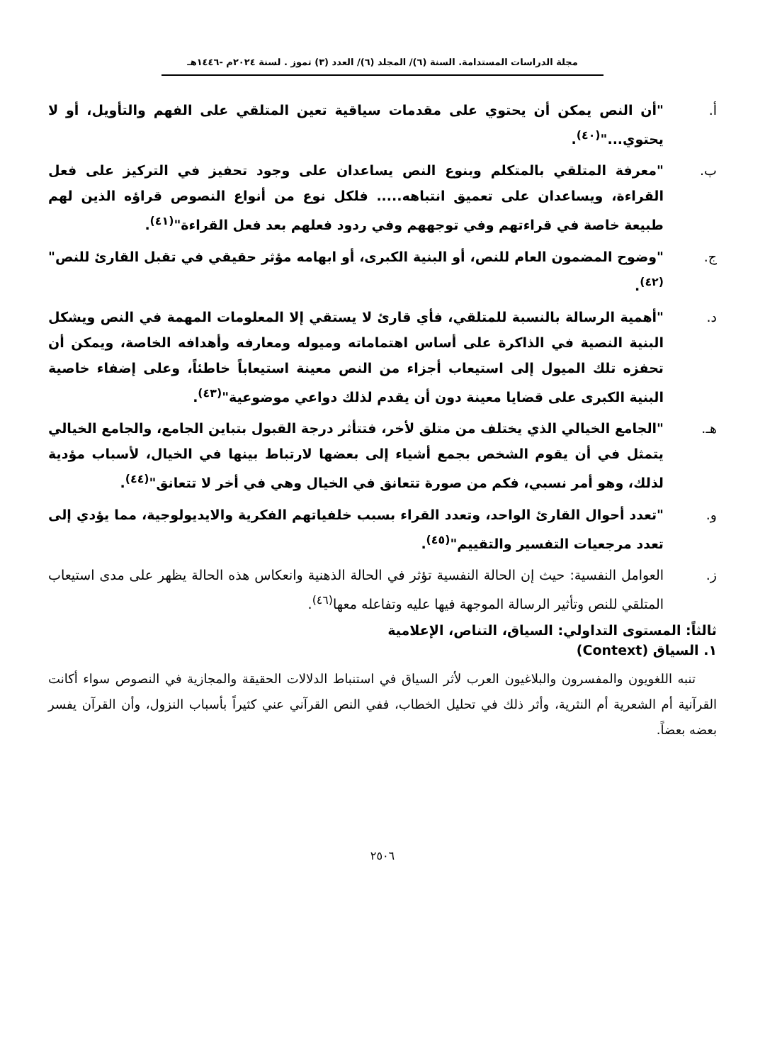مجلة الدراسات المستدامة. السنة (٦)/ المجلد (٦)/ العدد (٣) تموز . لسنة ٢٠٢٤م -١٤٤٦هـ
أ. "أن النص يمكن أن يحتوي على مقدمات سياقية تعين المتلقي على الفهم والتأويل، أو لا يحتوي..."<sup>(٤٠)</sup>.
ب. "معرفة المتلقي بالمتكلم وبنوع النص يساعدان على وجود تحفيز في التركيز على فعل القراءة، ويساعدان على تعميق انتباهه..... فلكل نوع من أنواع النصوص قراؤه الذين لهم طبيعة خاصة في قراءتهم وفي توجههم وفي ردود فعلهم بعد فعل القراءة"<sup>(٤١)</sup>.
ج. "وضوح المضمون العام للنص، أو البنية الكبرى، أو ابهامه مؤثر حقيقي في تقبل القارئ للنص"<sup>(٤٢)</sup>.
د. "أهمية الرسالة بالنسبة للمتلقي، فأي قارئ لا يستقي إلا المعلومات المهمة في النص ويشكل البنية النصية في الذاكرة على أساس اهتماماته وميوله ومعارفه وأهدافه الخاصة، ويمكن أن تحفزه تلك الميول إلى استيعاب أجزاء من النص معينة استيعاباً خاطئاً، وعلى إضفاء خاصية البنية الكبرى على قضايا معينة دون أن يقدم لذلك دواعي موضوعية"<sup>(٤٣)</sup>.
هـ. "الجامع الخيالي الذي يختلف من متلق لأخر، فتتأثر درجة القبول بتباين الجامع، والجامع الخيالي يتمثل في أن يقوم الشخص بجمع أشياء إلى بعضها لارتباط بينها في الخيال، لأسباب مؤدية لذلك، وهو أمر نسبي، فكم من صورة تتعانق في الخيال وهي في أخر لا تتعانق"<sup>(٤٤)</sup>.
و. "تعدد أحوال القارئ الواحد، وتعدد القراء بسبب خلفياتهم الفكرية والايديولوجية، مما يؤدي إلى تعدد مرجعيات التفسير والتقييم"<sup>(٤٥)</sup>.
ز. العوامل النفسية: حيث إن الحالة النفسية تؤثر في الحالة الذهنية وانعكاس هذه الحالة يظهر على مدى استيعاب المتلقي للنص وتأثير الرسالة الموجهة فيها عليه وتفاعله معها<sup>(٤٦)</sup>.
ثالثاً: المستوى التداولي: السياق، التناص، الإعلامية
١. السياق (Context)
تنبه اللغويون والمفسرون والبلاغيون العرب لأثر السياق في استنباط الدلالات الحقيقة والمجازية في النصوص سواء أكانت القرآنية أم الشعرية أم النثرية، وأثر ذلك في تحليل الخطاب، ففي النص القرآني عني كثيراً بأسباب النزول، وأن القرآن يفسر بعضه بعضاً.
٢٥٠٦